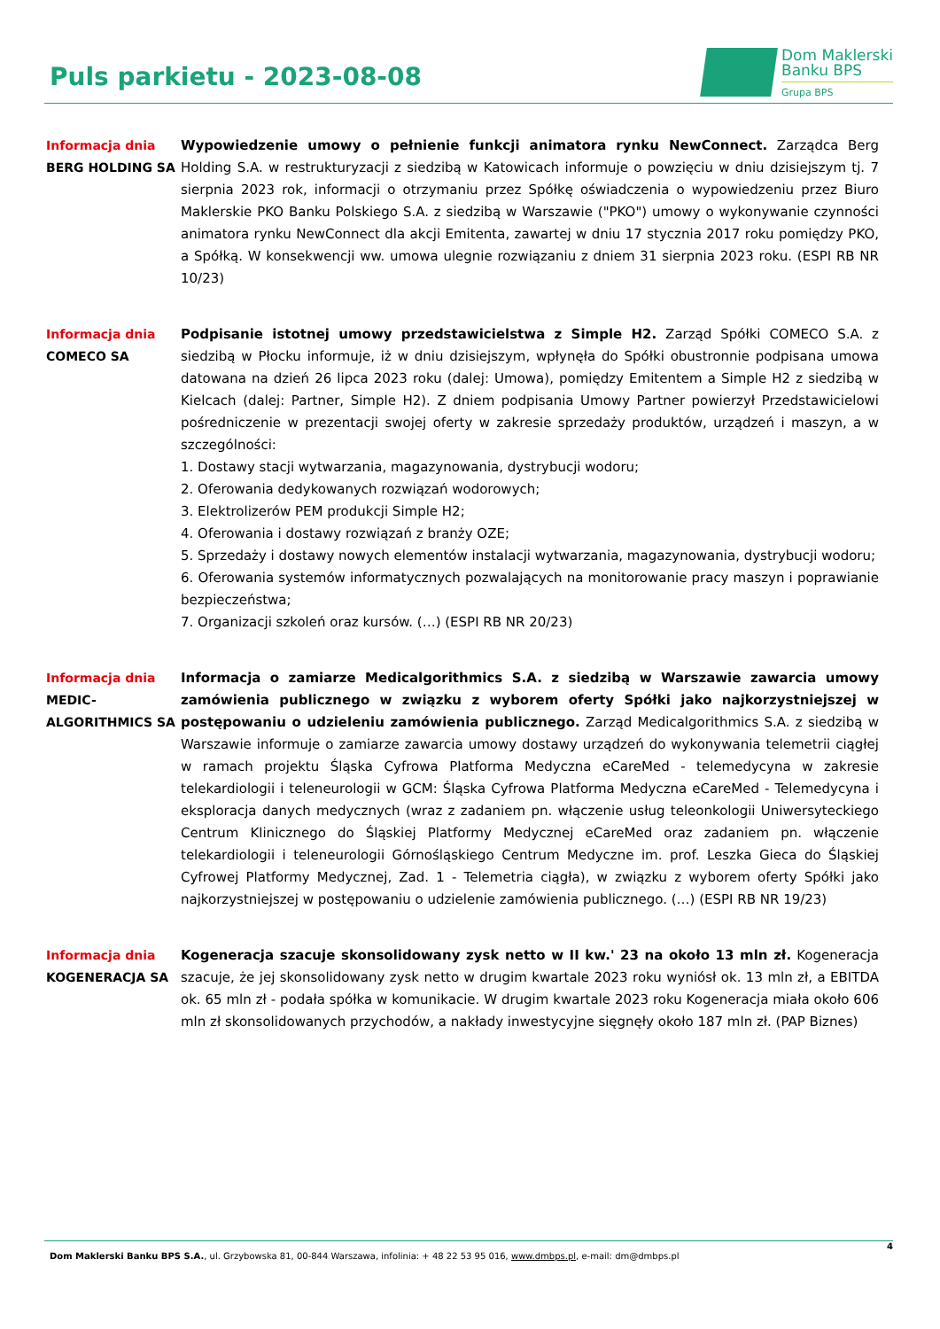Puls parkietu - 2023-08-08
Dom Maklerski
Banku BPS
Grupa BPS
Informacja dnia
BERG HOLDING SA
Wypowiedzenie umowy o pełnienie funkcji animatora rynku NewConnect. Zarządca Berg Holding S.A. w restrukturyzacji z siedzibą w Katowicach informuje o powzięciu w dniu dzisiejszym tj. 7 sierpnia 2023 rok, informacji o otrzymaniu przez Spółkę oświadczenia o wypowiedzeniu przez Biuro Maklerskie PKO Banku Polskiego S.A. z siedzibą w Warszawie ("PKO") umowy o wykonywanie czynności animatora rynku NewConnect dla akcji Emitenta, zawartej w dniu 17 stycznia 2017 roku pomiędzy PKO, a Spółką. W konsekwencji ww. umowa ulegnie rozwiązaniu z dniem 31 sierpnia 2023 roku. (ESPI RB NR 10/23)
Informacja dnia
COMECO SA
Podpisanie istotnej umowy przedstawicielstwa z Simple H2. Zarząd Spółki COMECO S.A. z siedzibą w Płocku informuje, iż w dniu dzisiejszym, wpłynęła do Spółki obustronnie podpisana umowa datowana na dzień 26 lipca 2023 roku (dalej: Umowa), pomiędzy Emitentem a Simple H2 z siedzibą w Kielcach (dalej: Partner, Simple H2). Z dniem podpisania Umowy Partner powierzył Przedstawicielowi pośredniczenie w prezentacji swojej oferty w zakresie sprzedaży produktów, urządzeń i maszyn, a w szczególności:
1. Dostawy stacji wytwarzania, magazynowania, dystrybucji wodoru;
2. Oferowania dedykowanych rozwiązań wodorowych;
3. Elektrolizerów PEM produkcji Simple H2;
4. Oferowania i dostawy rozwiązań z branży OZE;
5. Sprzedaży i dostawy nowych elementów instalacji wytwarzania, magazynowania, dystrybucji wodoru;
6. Oferowania systemów informatycznych pozwalających na monitorowanie pracy maszyn i poprawianie bezpieczeństwa;
7. Organizacji szkoleń oraz kursów. (…) (ESPI RB NR 20/23)
Informacja dnia
MEDIC-
ALGORITHMICS SA
Informacja o zamiarze Medicalgorithmics S.A. z siedzibą w Warszawie zawarcia umowy zamówienia publicznego w związku z wyborem oferty Spółki jako najkorzystniejszej w postępowaniu o udzieleniu zamówienia publicznego. Zarząd Medicalgorithmics S.A. z siedzibą w Warszawie informuje o zamiarze zawarcia umowy dostawy urządzeń do wykonywania telemetrii ciągłej w ramach projektu Śląska Cyfrowa Platforma Medyczna eCareMed - telemedycyna w zakresie telekardiologii i teleneurologii w GCM: Śląska Cyfrowa Platforma Medyczna eCareMed - Telemedycyna i eksploracja danych medycznych (wraz z zadaniem pn. włączenie usług teleonkologii Uniwersyteckiego Centrum Klinicznego do Śląskiej Platformy Medycznej eCareMed oraz zadaniem pn. włączenie telekardiologii i teleneurologii Górnośląskiego Centrum Medyczne im. prof. Leszka Gieca do Śląskiej Cyfrowej Platformy Medycznej, Zad. 1 - Telemetria ciągła), w związku z wyborem oferty Spółki jako najkorzystniejszej w postępowaniu o udzielenie zamówienia publicznego. (…) (ESPI RB NR 19/23)
Informacja dnia
KOGENERACJA SA
Kogeneracja szacuje skonsolidowany zysk netto w II kw.' 23 na około 13 mln zł. Kogeneracja szacuje, że jej skonsolidowany zysk netto w drugim kwartale 2023 roku wyniósł ok. 13 mln zł, a EBITDA ok. 65 mln zł - podała spółka w komunikacie. W drugim kwartale 2023 roku Kogeneracja miała około 606 mln zł skonsolidowanych przychodów, a nakłady inwestycyjne sięgnęły około 187 mln zł. (PAP Biznes)
4
Dom Maklerski Banku BPS S.A., ul. Grzybowska 81, 00-844 Warszawa, infolinia: + 48 22 53 95 016, www.dmbps.pl, e-mail: dm@dmbps.pl